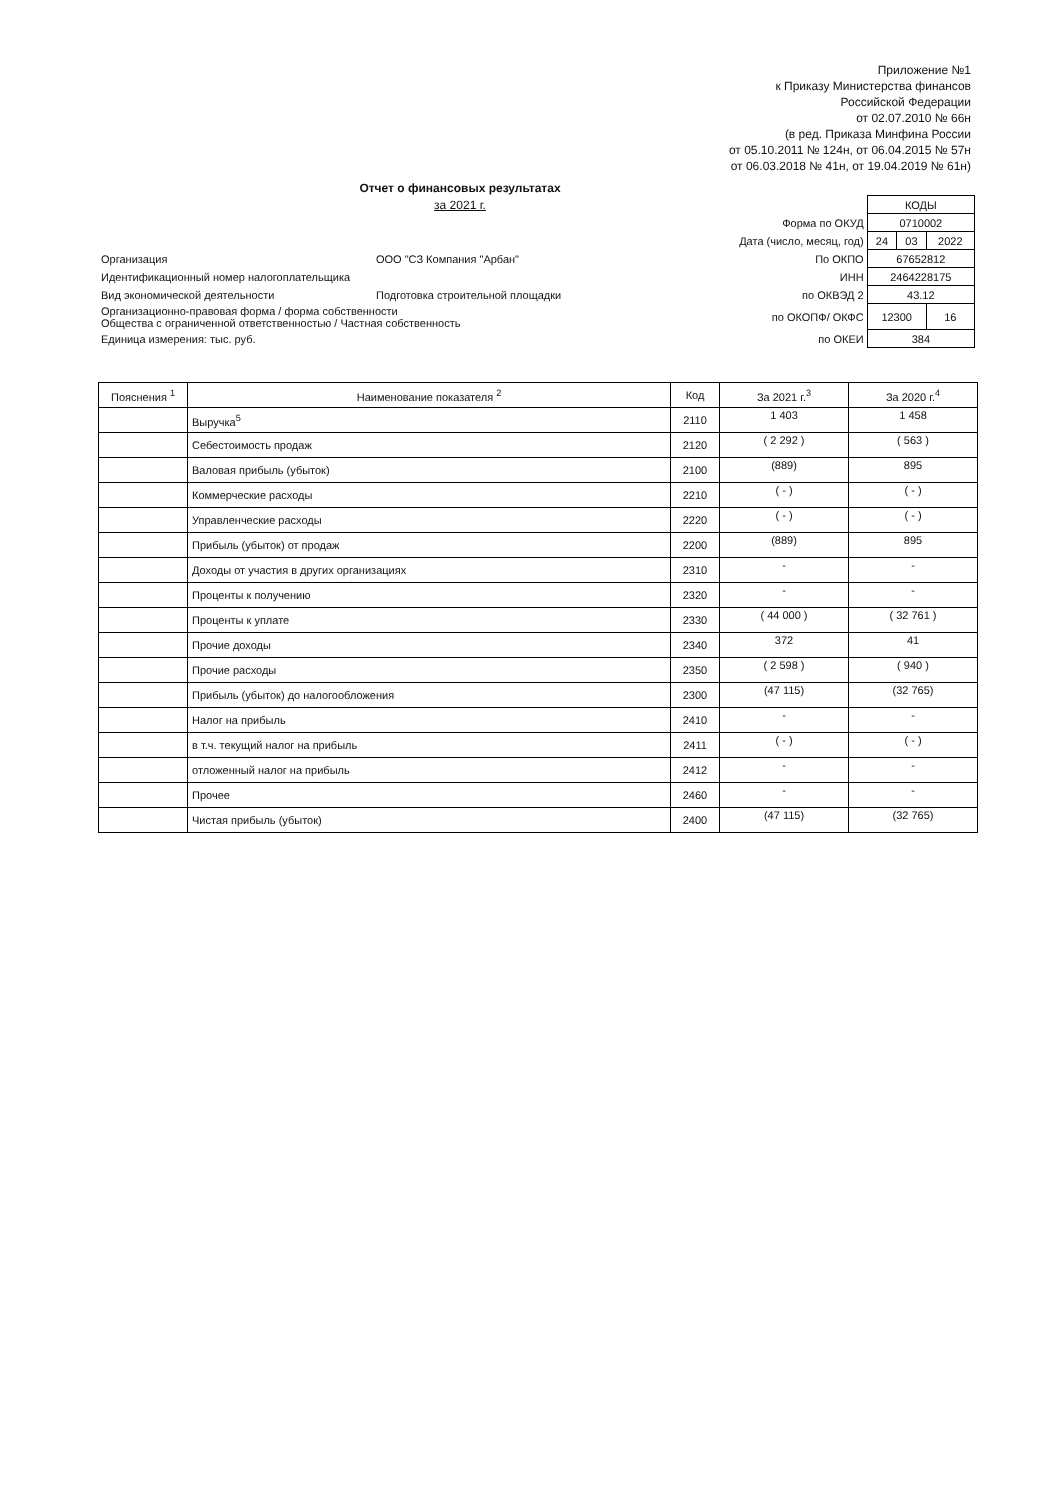Приложение №1
к Приказу Министерства финансов
Российской Федерации
от 02.07.2010 № 66н
(в ред. Приказа Минфина России
от 05.10.2011 № 124н, от 06.04.2015 № 57н
от 06.03.2018 № 41н, от 19.04.2019 № 61н)
Отчет о финансовых результатах
за 2021 г.
| | | | КОДЫ | | |
| | | Форма по ОКУД | 0710002 | | |
| | | Дата (число, месяц, год) | 24 | 03 | 2022 |
| Организация | ООО "СЗ Компания "Арбан" | По ОКПО | 67652812 | | |
| Идентификационный номер налогоплательщика | | ИНН | 2464228175 | | |
| Вид экономической деятельности | Подготовка строительной площадки | по ОКВЭД 2 | 43.12 | | |
| Организационно-правовая форма / форма собственности Общества с ограниченной ответственностью / Частная собственность | | по ОКОПФ/ ОКФС | 12300 | | 16 |
| Единица измерения: тыс. руб. | | по ОКЕИ | 384 | | |
| Пояснения <sup>1</sup> | Наименование показателя <sup>2</sup> | Код | За 2021 г.<sup>3</sup> | За 2020 г.<sup>4</sup> |
| --- | --- | --- | --- | --- |
| | Выручка<sup>5</sup> | 2110 | 1 403 | 1 458 |
| | Себестоимость продаж | 2120 | ( 2 292 ) | ( 563 ) |
| | Валовая прибыль (убыток) | 2100 | (889) | 895 |
| | Коммерческие расходы | 2210 | ( - ) | ( - ) |
| | Управленческие расходы | 2220 | ( - ) | ( - ) |
| | Прибыль (убыток) от продаж | 2200 | (889) | 895 |
| | Доходы от участия в других организациях | 2310 | - | - |
| | Проценты к получению | 2320 | - | - |
| | Проценты к уплате | 2330 | ( 44 000 ) | ( 32 761 ) |
| | Прочие доходы | 2340 | 372 | 41 |
| | Прочие расходы | 2350 | ( 2 598 ) | ( 940 ) |
| | Прибыль (убыток) до налогообложения | 2300 | (47 115) | (32 765) |
| | Налог на прибыль | 2410 | - | - |
| | в т.ч. текущий налог на прибыль | 2411 | ( - ) | ( - ) |
| | отложенный налог на прибыль | 2412 | - | - |
| | Прочее | 2460 | - | - |
| | Чистая прибыль (убыток) | 2400 | (47 115) | (32 765) |